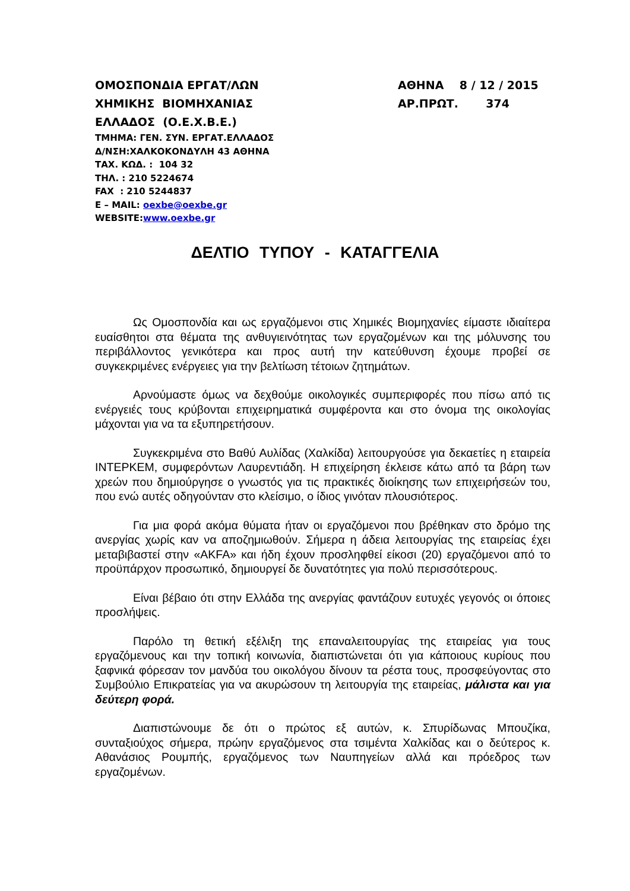ΟΜΟΣΠΟΝΔΙΑ ΕΡΓΑΤ/ΛΩΝ
ΧΗΜΙΚΗΣ ΒΙΟΜΗΧΑΝΙΑΣ
ΕΛΛΑΔΟΣ (Ο.Ε.Χ.Β.Ε.)
ΤΜΗΜΑ: ΓΕΝ. ΣΥΝ. ΕΡΓΑΤ.ΕΛΛΑΔΟΣ
Δ/ΝΣΗ:ΧΑΛΚΟΚΟΝΔΥΛΗ 43 ΑΘΗΝΑ
ΤΑΧ. ΚΩΔ. : 104 32
ΤΗΛ. : 210 5224674
FAX : 210 5244837
E – MAIL: oexbe@oexbe.gr
WEBSITE:www.oexbe.gr
ΑΘΗΝΑ 8 / 12 / 2015
ΑΡ.ΠΡΩΤ. 374
ΔΕΛΤΙΟ ΤΥΠΟΥ - ΚΑΤΑΓΓΕΛΙΑ
Ως Ομοσπονδία και ως εργαζόμενοι στις Χημικές Βιομηχανίες είμαστε ιδιαίτερα ευαίσθητοι στα θέματα της ανθυγιεινότητας των εργαζομένων και της μόλυνσης του περιβάλλοντος γενικότερα και προς αυτή την κατεύθυνση έχουμε προβεί σε συγκεκριμένες ενέργειες για την βελτίωση τέτοιων ζητημάτων.
Αρνούμαστε όμως να δεχθούμε οικολογικές συμπεριφορές που πίσω από τις ενέργειές τους κρύβονται επιχειρηματικά συμφέροντα και στο όνομα της οικολογίας μάχονται για να τα εξυπηρετήσουν.
Συγκεκριμένα στο Βαθύ Αυλίδας (Χαλκίδα) λειτουργούσε για δεκαετίες η εταιρεία ΙΝΤΕΡΚΕΜ, συμφερόντων Λαυρεντιάδη. Η επιχείρηση έκλεισε κάτω από τα βάρη των χρεών που δημιούργησε ο γνωστός για τις πρακτικές διοίκησης των επιχειρήσεών του, που ενώ αυτές οδηγούνταν στο κλείσιμο, ο ίδιος γινόταν πλουσιότερος.
Για μια φορά ακόμα θύματα ήταν οι εργαζόμενοι που βρέθηκαν στο δρόμο της ανεργίας χωρίς καν να αποζημιωθούν. Σήμερα η άδεια λειτουργίας της εταιρείας έχει μεταβιβαστεί στην «AKFA» και ήδη έχουν προσληφθεί είκοσι (20) εργαζόμενοι από το προϋπάρχον προσωπικό, δημιουργεί δε δυνατότητες για πολύ περισσότερους.
Είναι βέβαιο ότι στην Ελλάδα της ανεργίας φαντάζουν ευτυχές γεγονός οι όποιες προσλήψεις.
Παρόλο τη θετική εξέλιξη της επαναλειτουργίας της εταιρείας για τους εργαζόμενους και την τοπική κοινωνία, διαπιστώνεται ότι για κάποιους κυρίους που ξαφνικά φόρεσαν τον μανδύα του οικολόγου δίνουν τα ρέστα τους, προσφεύγοντας στο Συμβούλιο Επικρατείας για να ακυρώσουν τη λειτουργία της εταιρείας, μάλιστα και για δεύτερη φορά.
Διαπιστώνουμε δε ότι ο πρώτος εξ αυτών, κ. Σπυρίδωνας Μπουζίκα, συνταξιούχος σήμερα, πρώην εργαζόμενος στα τσιμέντα Χαλκίδας και ο δεύτερος κ. Αθανάσιος Ρουμπής, εργαζόμενος των Ναυπηγείων αλλά και πρόεδρος των εργαζομένων.